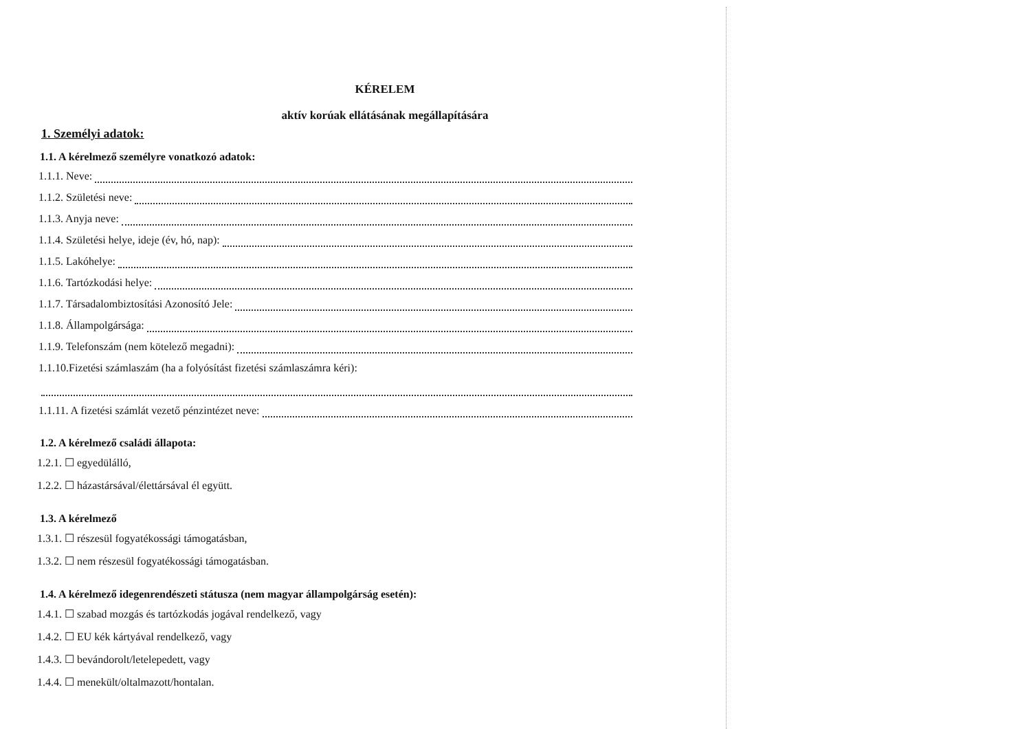KÉRELEM
aktív korúak ellátásának megállapítására
1. Személyi adatok:
1.1. A kérelmező személyre vonatkozó adatok:
1.1.1. Neve:
1.1.2. Születési neve:
1.1.3. Anyja neve:
1.1.4. Születési helye, ideje (év, hó, nap):
1.1.5. Lakóhelye:
1.1.6. Tartózkodási helye:
1.1.7. Társadalombiztosítási Azonosító Jele:
1.1.8. Állampolgársága:
1.1.9. Telefonszám (nem kötelező megadni):
1.1.10.Fizetési számlaszám (ha a folyósítást fizetési számlaszámra kéri):
1.1.11. A fizetési számlát vezető pénzintézet neve:
1.2. A kérelmező családi állapota:
1.2.1. ☐ egyedülálló,
1.2.2. ☐ házastársával/élettársával él együtt.
1.3. A kérelmező
1.3.1. ☐ részesül fogyatékossági támogatásban,
1.3.2. ☐ nem részesül fogyatékossági támogatásban.
1.4. A kérelmező idegenrendészeti státusza (nem magyar állampolgárság esetén):
1.4.1. ☐ szabad mozgás és tartózkodás jogával rendelkező, vagy
1.4.2. ☐ EU kék kártyával rendelkező, vagy
1.4.3. ☐ bevándorolt/letelepedett, vagy
1.4.4. ☐ menekült/oltalmazott/hontalan.